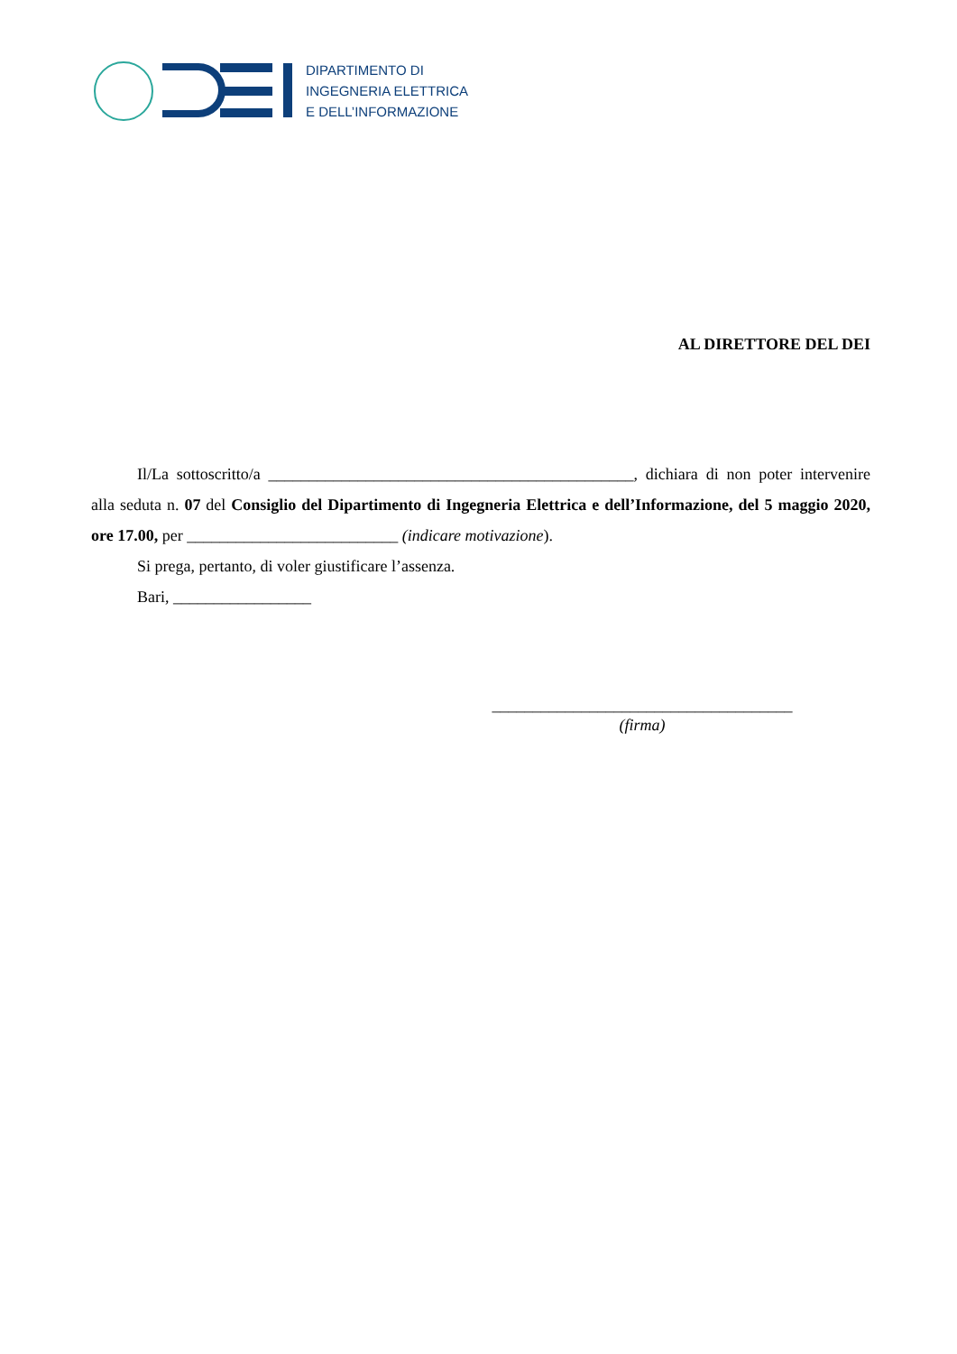DIPARTIMENTO DI
INGEGNERIA ELETTRICA
E DELL’INFORMAZIONE
AL DIRETTORE DEL DEI
Il/La sottoscritto/a _____________________________________________, dichiara di non poter intervenire alla seduta n. 07 del Consiglio del Dipartimento di Ingegneria Elettrica e dell’Informazione, del 5 maggio 2020, ore 17.00, per __________________________ (indicare motivazione).
Si prega, pertanto, di voler giustificare l’assenza.
Bari, _________________
_____________________________________
(firma)